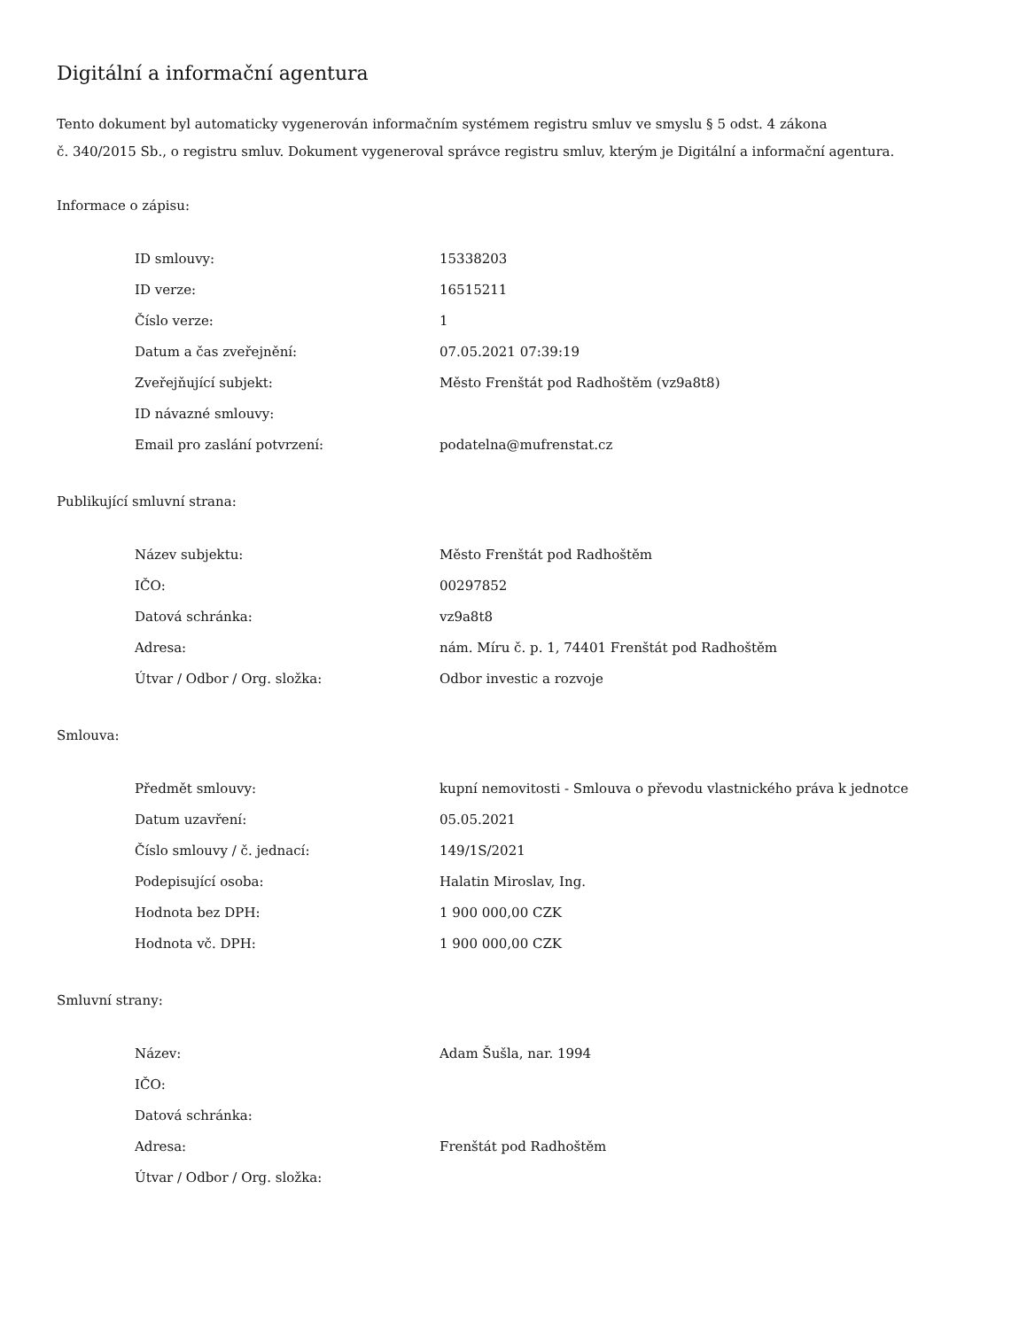Digitální a informační agentura
Tento dokument byl automaticky vygenerován informačním systémem registru smluv ve smyslu § 5 odst. 4 zákona
č. 340/2015 Sb., o registru smluv. Dokument vygeneroval správce registru smluv, kterým je Digitální a informační agentura.
Informace o zápisu:
| ID smlouvy: | 15338203 |
| ID verze: | 16515211 |
| Číslo verze: | 1 |
| Datum a čas zveřejnění: | 07.05.2021 07:39:19 |
| Zveřejňující subjekt: | Město Frenštát pod Radhoštěm (vz9a8t8) |
| ID návazné smlouvy: | |
| Email pro zaslání potvrzení: | podatelna@mufrenstat.cz |
Publikující smluvní strana:
| Název subjektu: | Město Frenštát pod Radhoštěm |
| IČO: | 00297852 |
| Datová schránka: | vz9a8t8 |
| Adresa: | nám. Míru č. p. 1, 74401 Frenštát pod Radhoštěm |
| Útvar / Odbor / Org. složka: | Odbor investic a rozvoje |
Smlouva:
| Předmět smlouvy: | kupní nemovitosti - Smlouva o převodu vlastnického práva k jednotce |
| Datum uzavření: | 05.05.2021 |
| Číslo smlouvy / č. jednací: | 149/1S/2021 |
| Podepisující osoba: | Halatin Miroslav, Ing. |
| Hodnota bez DPH: | 1 900 000,00 CZK |
| Hodnota vč. DPH: | 1 900 000,00 CZK |
Smluvní strany:
| Název: | Adam Šušla, nar. 1994 |
| IČO: | |
| Datová schránka: | |
| Adresa: | Frenštát pod Radhoštěm |
| Útvar / Odbor / Org. složka: | |